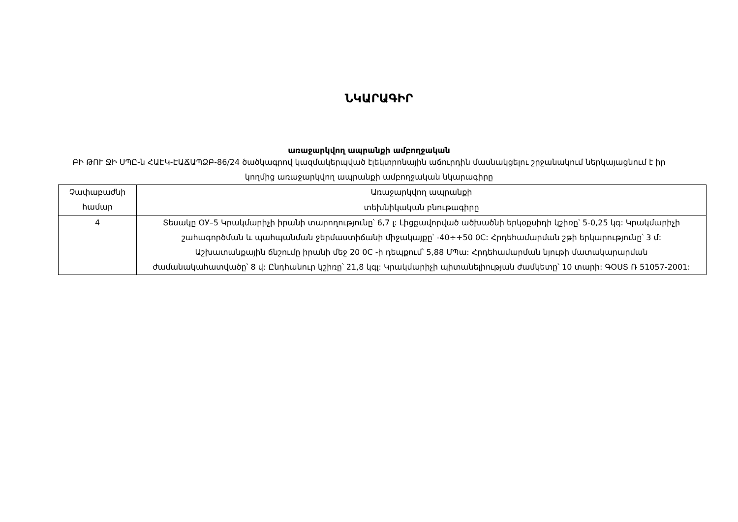ՆԿԱՐԱԳԻՐ
առաջարկվող ապրանքի ամբողջական
ԲԻ ԹՈՒ ՋԻ ՍՊԸ-ն ՀԱԷԿ-ԷԱՃԱՊՁԲ-86/24 ծածկագրով կազմակերպված էլեկտրոնային աճուրդին մասնակցելու շրջանակում ներկայացնում է իր կողմից առաջարկվող ապրանքի ամբողջական նկարագիրը
| Չափաբաժնի համար | Առաջարկվող ապրանքի |
| | տեխնիկական բնութագիրը |
| 4 | Տեսակը ՕУ–5 Կրակմարիչի իրանի տարողությունը՝ 6,7 լ: Լիցքավորված ածխածնի երկօքսիդի կշիռը՝ 5-0,25 կգ: Կրակմարիչի շահագործման և պահպանման ջերմաստիճանի միջակայքը՝ -40÷+50 0C: Հրդեհամարման շթի երկարությունը՝ 3 մ: Աշխատանքային ճնշումը իրանի մեջ 20 0C -ի դեպքում՝ 5,88 ՄՊա: Հրդեհամարման նյութի մատակարարման ժամանակահատվածը՝ 8 վ: Ընդհանուր կշիռը՝ 21,8 կգլ: Կրակմարիչի պիտանելիության ժամկետը՝ 10 տարի: ԳՕՍՏ Ռ 51057-2001: |